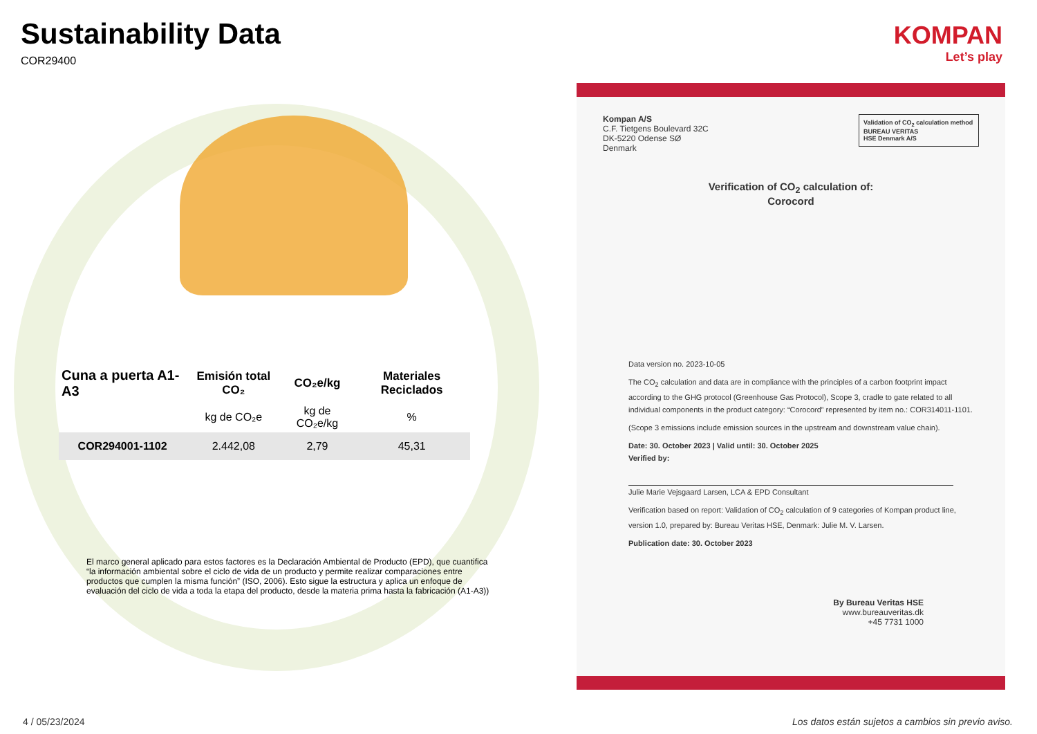Sustainability Data
COR29400
| Cuna a puerta A1-A3 | Emisión total CO₂ | CO₂e/kg | Materiales Reciclados |
| --- | --- | --- | --- |
| | kg de CO₂e | kg de CO₂e/kg | % |
| COR294001-1102 | 2.442,08 | 2,79 | 45,31 |
El marco general aplicado para estos factores es la Declaración Ambiental de Producto (EPD), que cuantifica “la información ambiental sobre el ciclo de vida de un producto y permite realizar comparaciones entre productos que cumplen la misma función” (ISO, 2006). Esto sigue la estructura y aplica un enfoque de evaluación del ciclo de vida a toda la etapa del producto, desde la materia prima hasta la fabricación (A1-A3))
KOMPAN
Let’s play
Validation of CO<sub>2</sub> calculation method
BUREAU VERITAS
HSE Denmark A/S
Kompan A/S
C.F. Tietgens Boulevard 32C
DK-5220 Odense SØ
Denmark
Verification of CO<sub>2</sub> calculation of:
Corocord
Data version no. 2023-10-05
The CO<sub>2</sub> calculation and data are in compliance with the principles of a carbon footprint impact according to the GHG protocol (Greenhouse Gas Protocol), Scope 3, cradle to gate related to all individual components in the product category: “Corocord” represented by item no.: COR314011-1101.
(Scope 3 emissions include emission sources in the upstream and downstream value chain).
Date: 30. October 2023 | Valid until: 30. October 2025
Verified by:
Julie Marie Vejsgaard Larsen, LCA & EPD Consultant
Verification based on report: Validation of CO<sub>2</sub> calculation of 9 categories of Kompan product line, version 1.0, prepared by: Bureau Veritas HSE, Denmark: Julie M. V. Larsen.
Publication date: 30. October 2023
By Bureau Veritas HSE
www.bureauveritas.dk
+45 7731 1000
4 / 05/23/2024
Los datos están sujetos a cambios sin previo aviso.